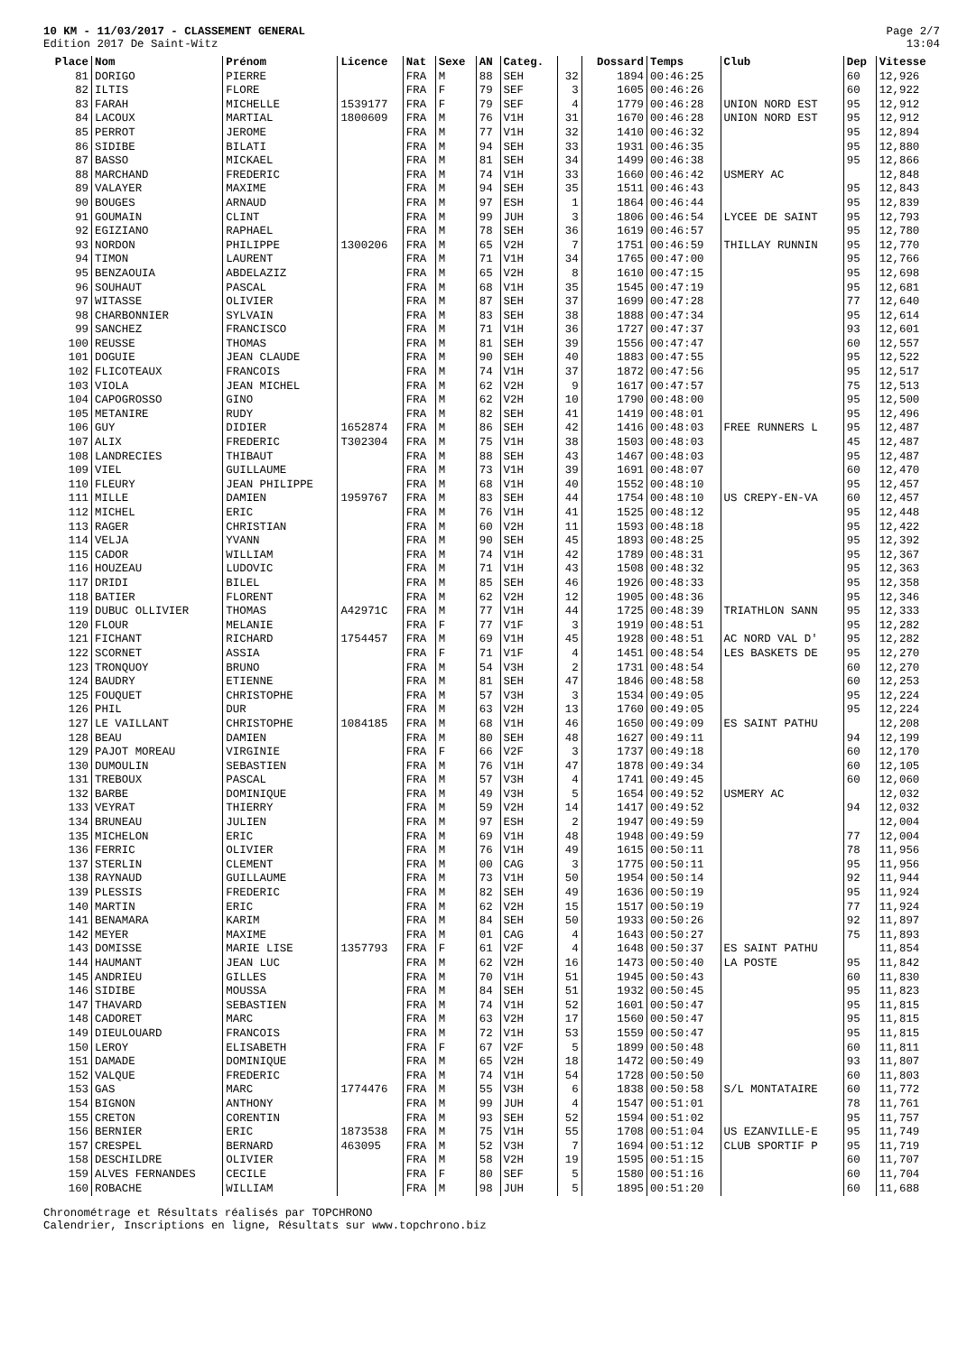10 KM - 11/03/2017 - CLASSEMENT GENERAL
Edition 2017 De Saint-Witz
Page 2/7
13:04
| Place | Nom | Prénom | Licence | Nat | Sexe | AN | Categ. | | Dossard | Temps | Club | Dep | Vitesse |
| --- | --- | --- | --- | --- | --- | --- | --- | --- | --- | --- | --- | --- | --- |
| 81 | DORIGO | PIERRE | | FRA | M | 88 | SEH | 32 | 1894 | 00:46:25 | | 60 | 12,926 |
| 82 | ILTIS | FLORE | | FRA | F | 79 | SEF | 3 | 1605 | 00:46:26 | | 60 | 12,922 |
| 83 | FARAH | MICHELLE | 1539177 | FRA | F | 79 | SEF | 4 | 1779 | 00:46:28 | UNION NORD EST | 95 | 12,912 |
| 84 | LACOUX | MARTIAL | 1800609 | FRA | M | 76 | V1H | 31 | 1670 | 00:46:28 | UNION NORD EST | 95 | 12,912 |
| 85 | PERROT | JEROME | | FRA | M | 77 | V1H | 32 | 1410 | 00:46:32 | | 95 | 12,894 |
| 86 | SIDIBE | BILATI | | FRA | M | 94 | SEH | 33 | 1931 | 00:46:35 | | 95 | 12,880 |
| 87 | BASSO | MICKAEL | | FRA | M | 81 | SEH | 34 | 1499 | 00:46:38 | | 95 | 12,866 |
| 88 | MARCHAND | FREDERIC | | FRA | M | 74 | V1H | 33 | 1660 | 00:46:42 | USMERY AC | | 12,848 |
| 89 | VALAYER | MAXIME | | FRA | M | 94 | SEH | 35 | 1511 | 00:46:43 | | 95 | 12,843 |
| 90 | BOUGES | ARNAUD | | FRA | M | 97 | ESH | 1 | 1864 | 00:46:44 | | 95 | 12,839 |
| 91 | GOUMAIN | CLINT | | FRA | M | 99 | JUH | 3 | 1806 | 00:46:54 | LYCEE DE SAINT | 95 | 12,793 |
| 92 | EGIZIANO | RAPHAEL | | FRA | M | 78 | SEH | 36 | 1619 | 00:46:57 | | 95 | 12,780 |
| 93 | NORDON | PHILIPPE | 1300206 | FRA | M | 65 | V2H | 7 | 1751 | 00:46:59 | THILLAY RUNNIN | 95 | 12,770 |
| 94 | TIMON | LAURENT | | FRA | M | 71 | V1H | 34 | 1765 | 00:47:00 | | 95 | 12,766 |
| 95 | BENZAOUIA | ABDELAZIZ | | FRA | M | 65 | V2H | 8 | 1610 | 00:47:15 | | 95 | 12,698 |
| 96 | SOUHAUT | PASCAL | | FRA | M | 68 | V1H | 35 | 1545 | 00:47:19 | | 95 | 12,681 |
| 97 | WITASSE | OLIVIER | | FRA | M | 87 | SEH | 37 | 1699 | 00:47:28 | | 77 | 12,640 |
| 98 | CHARBONNIER | SYLVAIN | | FRA | M | 83 | SEH | 38 | 1888 | 00:47:34 | | 95 | 12,614 |
| 99 | SANCHEZ | FRANCISCO | | FRA | M | 71 | V1H | 36 | 1727 | 00:47:37 | | 93 | 12,601 |
| 100 | REUSSE | THOMAS | | FRA | M | 81 | SEH | 39 | 1556 | 00:47:47 | | 60 | 12,557 |
| 101 | DOGUIE | JEAN CLAUDE | | FRA | M | 90 | SEH | 40 | 1883 | 00:47:55 | | 95 | 12,522 |
| 102 | FLICOTEAUX | FRANCOIS | | FRA | M | 74 | V1H | 37 | 1872 | 00:47:56 | | 95 | 12,517 |
| 103 | VIOLA | JEAN MICHEL | | FRA | M | 62 | V2H | 9 | 1617 | 00:47:57 | | 75 | 12,513 |
| 104 | CAPOGROSSO | GINO | | FRA | M | 62 | V2H | 10 | 1790 | 00:48:00 | | 95 | 12,500 |
| 105 | METANIRE | RUDY | | FRA | M | 82 | SEH | 41 | 1419 | 00:48:01 | | 95 | 12,496 |
| 106 | GUY | DIDIER | 1652874 | FRA | M | 86 | SEH | 42 | 1416 | 00:48:03 | FREE RUNNERS L | 95 | 12,487 |
| 107 | ALIX | FREDERIC | T302304 | FRA | M | 75 | V1H | 38 | 1503 | 00:48:03 | | 45 | 12,487 |
| 108 | LANDRECIES | THIBAUT | | FRA | M | 88 | SEH | 43 | 1467 | 00:48:03 | | 95 | 12,487 |
| 109 | VIEL | GUILLAUME | | FRA | M | 73 | V1H | 39 | 1691 | 00:48:07 | | 60 | 12,470 |
| 110 | FLEURY | JEAN PHILIPPE | | FRA | M | 68 | V1H | 40 | 1552 | 00:48:10 | | 95 | 12,457 |
| 111 | MILLE | DAMIEN | 1959767 | FRA | M | 83 | SEH | 44 | 1754 | 00:48:10 | US CREPY-EN-VA | 60 | 12,457 |
| 112 | MICHEL | ERIC | | FRA | M | 76 | V1H | 41 | 1525 | 00:48:12 | | 95 | 12,448 |
| 113 | RAGER | CHRISTIAN | | FRA | M | 60 | V2H | 11 | 1593 | 00:48:18 | | 95 | 12,422 |
| 114 | VELJA | YVANN | | FRA | M | 90 | SEH | 45 | 1893 | 00:48:25 | | 95 | 12,392 |
| 115 | CADOR | WILLIAM | | FRA | M | 74 | V1H | 42 | 1789 | 00:48:31 | | 95 | 12,367 |
| 116 | HOUZEAU | LUDOVIC | | FRA | M | 71 | V1H | 43 | 1508 | 00:48:32 | | 95 | 12,363 |
| 117 | DRIDI | BILEL | | FRA | M | 85 | SEH | 46 | 1926 | 00:48:33 | | 95 | 12,358 |
| 118 | BATIER | FLORENT | | FRA | M | 62 | V2H | 12 | 1905 | 00:48:36 | | 95 | 12,346 |
| 119 | DUBUC OLLIVIER | THOMAS | A42971C | FRA | M | 77 | V1H | 44 | 1725 | 00:48:39 | TRIATHLON SANN | 95 | 12,333 |
| 120 | FLOUR | MELANIE | | FRA | F | 77 | V1F | 3 | 1919 | 00:48:51 | | 95 | 12,282 |
| 121 | FICHANT | RICHARD | 1754457 | FRA | M | 69 | V1H | 45 | 1928 | 00:48:51 | AC NORD VAL D' | 95 | 12,282 |
| 122 | SCORNET | ASSIA | | FRA | F | 71 | V1F | 4 | 1451 | 00:48:54 | LES BASKETS DE | 95 | 12,270 |
| 123 | TRONQUOY | BRUNO | | FRA | M | 54 | V3H | 2 | 1731 | 00:48:54 | | 60 | 12,270 |
| 124 | BAUDRY | ETIENNE | | FRA | M | 81 | SEH | 47 | 1846 | 00:48:58 | | 60 | 12,253 |
| 125 | FOUQUET | CHRISTOPHE | | FRA | M | 57 | V3H | 3 | 1534 | 00:49:05 | | 95 | 12,224 |
| 126 | PHIL | DUR | | FRA | M | 63 | V2H | 13 | 1760 | 00:49:05 | | 95 | 12,224 |
| 127 | LE VAILLANT | CHRISTOPHE | 1084185 | FRA | M | 68 | V1H | 46 | 1650 | 00:49:09 | ES SAINT PATHU | | 12,208 |
| 128 | BEAU | DAMIEN | | FRA | M | 80 | SEH | 48 | 1627 | 00:49:11 | | 94 | 12,199 |
| 129 | PAJOT MOREAU | VIRGINIE | | FRA | F | 66 | V2F | 3 | 1737 | 00:49:18 | | 60 | 12,170 |
| 130 | DUMOULIN | SEBASTIEN | | FRA | M | 76 | V1H | 47 | 1878 | 00:49:34 | | 60 | 12,105 |
| 131 | TREBOUX | PASCAL | | FRA | M | 57 | V3H | 4 | 1741 | 00:49:45 | | 60 | 12,060 |
| 132 | BARBE | DOMINIQUE | | FRA | M | 49 | V3H | 5 | 1654 | 00:49:52 | USMERY AC | | 12,032 |
| 133 | VEYRAT | THIERRY | | FRA | M | 59 | V2H | 14 | 1417 | 00:49:52 | | 94 | 12,032 |
| 134 | BRUNEAU | JULIEN | | FRA | M | 97 | ESH | 2 | 1947 | 00:49:59 | | | 12,004 |
| 135 | MICHELON | ERIC | | FRA | M | 69 | V1H | 48 | 1948 | 00:49:59 | | 77 | 12,004 |
| 136 | FERRIC | OLIVIER | | FRA | M | 76 | V1H | 49 | 1615 | 00:50:11 | | 78 | 11,956 |
| 137 | STERLIN | CLEMENT | | FRA | M | 00 | CAG | 3 | 1775 | 00:50:11 | | 95 | 11,956 |
| 138 | RAYNAUD | GUILLAUME | | FRA | M | 73 | V1H | 50 | 1954 | 00:50:14 | | 92 | 11,944 |
| 139 | PLESSIS | FREDERIC | | FRA | M | 82 | SEH | 49 | 1636 | 00:50:19 | | 95 | 11,924 |
| 140 | MARTIN | ERIC | | FRA | M | 62 | V2H | 15 | 1517 | 00:50:19 | | 77 | 11,924 |
| 141 | BENAMARA | KARIM | | FRA | M | 84 | SEH | 50 | 1933 | 00:50:26 | | 92 | 11,897 |
| 142 | MEYER | MAXIME | | FRA | M | 01 | CAG | 4 | 1643 | 00:50:27 | | 75 | 11,893 |
| 143 | DOMISSE | MARIE LISE | 1357793 | FRA | F | 61 | V2F | 4 | 1648 | 00:50:37 | ES SAINT PATHU | | 11,854 |
| 144 | HAUMANT | JEAN LUC | | FRA | M | 62 | V2H | 16 | 1473 | 00:50:40 | LA POSTE | 95 | 11,842 |
| 145 | ANDRIEU | GILLES | | FRA | M | 70 | V1H | 51 | 1945 | 00:50:43 | | 60 | 11,830 |
| 146 | SIDIBE | MOUSSA | | FRA | M | 84 | SEH | 51 | 1932 | 00:50:45 | | 95 | 11,823 |
| 147 | THAVARD | SEBASTIEN | | FRA | M | 74 | V1H | 52 | 1601 | 00:50:47 | | 95 | 11,815 |
| 148 | CADORET | MARC | | FRA | M | 63 | V2H | 17 | 1560 | 00:50:47 | | 95 | 11,815 |
| 149 | DIEULOUARD | FRANCOIS | | FRA | M | 72 | V1H | 53 | 1559 | 00:50:47 | | 95 | 11,815 |
| 150 | LEROY | ELISABETH | | FRA | F | 67 | V2F | 5 | 1899 | 00:50:48 | | 60 | 11,811 |
| 151 | DAMADE | DOMINIQUE | | FRA | M | 65 | V2H | 18 | 1472 | 00:50:49 | | 93 | 11,807 |
| 152 | VALQUE | FREDERIC | | FRA | M | 74 | V1H | 54 | 1728 | 00:50:50 | | 60 | 11,803 |
| 153 | GAS | MARC | 1774476 | FRA | M | 55 | V3H | 6 | 1838 | 00:50:58 | S/L MONTATAIRE | 60 | 11,772 |
| 154 | BIGNON | ANTHONY | | FRA | M | 99 | JUH | 4 | 1547 | 00:51:01 | | 78 | 11,761 |
| 155 | CRETON | CORENTIN | | FRA | M | 93 | SEH | 52 | 1594 | 00:51:02 | | 95 | 11,757 |
| 156 | BERNIER | ERIC | 1873538 | FRA | M | 75 | V1H | 55 | 1708 | 00:51:04 | US EZANVILLE-E | 95 | 11,749 |
| 157 | CRESPEL | BERNARD | 463095 | FRA | M | 52 | V3H | 7 | 1694 | 00:51:12 | CLUB SPORTIF P | 95 | 11,719 |
| 158 | DESCHILDRE | OLIVIER | | FRA | M | 58 | V2H | 19 | 1595 | 00:51:15 | | 60 | 11,707 |
| 159 | ALVES FERNANDES | CECILE | | FRA | F | 80 | SEF | 5 | 1580 | 00:51:16 | | 60 | 11,704 |
| 160 | ROBACHE | WILLIAM | | FRA | M | 98 | JUH | 5 | 1895 | 00:51:20 | | 60 | 11,688 |
Chronométrage et Résultats réalisés par TOPCHRONO
Calendrier, Inscriptions en ligne, Résultats sur www.topchrono.biz